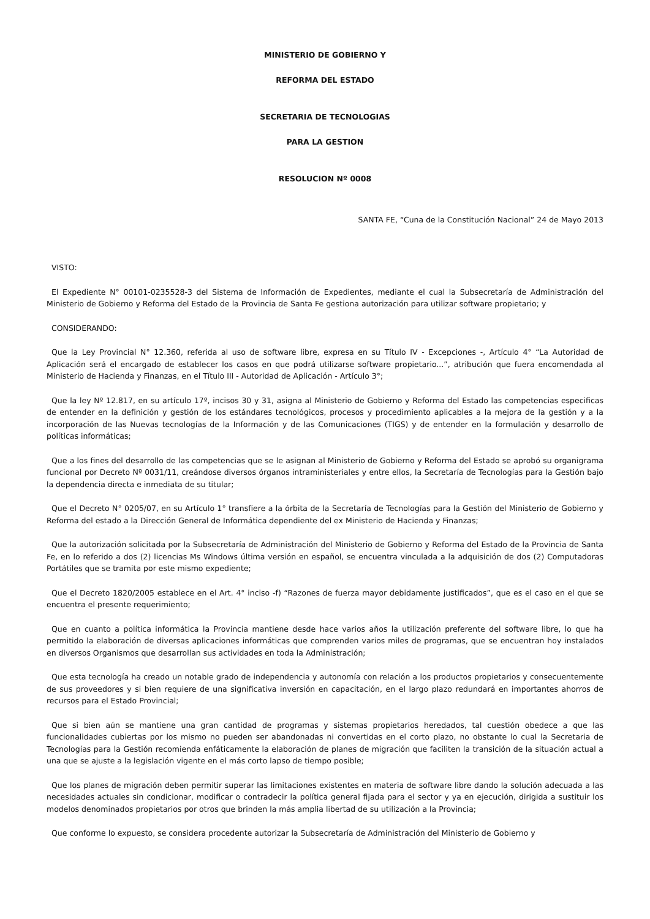MINISTERIO DE GOBIERNO Y
REFORMA DEL ESTADO
SECRETARIA DE TECNOLOGIAS
PARA LA GESTION
RESOLUCION Nº 0008
SANTA FE, “Cuna de la Constitución Nacional” 24 de Mayo 2013
VISTO:
El Expediente N° 00101-0235528-3 del Sistema de Información de Expedientes, mediante el cual la Subsecretaría de Administración del Ministerio de Gobierno y Reforma del Estado de la Provincia de Santa Fe gestiona autorización para utilizar software propietario; y
CONSIDERANDO:
Que la Ley Provincial N° 12.360, referida al uso de software libre, expresa en su Título IV - Excepciones -, Artículo 4° “La Autoridad de Aplicación será el encargado de establecer los casos en que podrá utilizarse software propietario...”, atribución que fuera encomendada al Ministerio de Hacienda y Finanzas, en el Título III - Autoridad de Aplicación - Artículo 3°;
Que la ley Nº 12.817, en su artículo 17º, incisos 30 y 31, asigna al Ministerio de Gobierno y Reforma del Estado las competencias especificas de entender en la definición y gestión de los estándares tecnológicos, procesos y procedimiento aplicables a la mejora de la gestión y a la incorporación de las Nuevas tecnologías de la Información y de las Comunicaciones (TIGS) y de entender en la formulación y desarrollo de políticas informáticas;
Que a los fines del desarrollo de las competencias que se le asignan al Ministerio de Gobierno y Reforma del Estado se aprobó su organigrama funcional por Decreto Nº 0031/11, creándose diversos órganos intraministeriales y entre ellos, la Secretaría de Tecnologías para la Gestión bajo la dependencia directa e inmediata de su titular;
Que el Decreto N° 0205/07, en su Artículo 1° transfiere a la órbita de la Secretaría de Tecnologías para la Gestión del Ministerio de Gobierno y Reforma del estado a la Dirección General de Informática dependiente del ex Ministerio de Hacienda y Finanzas;
Que la autorización solicitada por la Subsecretaría de Administración del Ministerio de Gobierno y Reforma del Estado de la Provincia de Santa Fe, en lo referido a dos (2) licencias Ms Windows última versión en español, se encuentra vinculada a la adquisición de dos (2) Computadoras Portátiles que se tramita por este mismo expediente;
Que el Decreto 1820/2005 establece en el Art. 4° inciso -f) “Razones de fuerza mayor debidamente justificados”, que es el caso en el que se encuentra el presente requerimiento;
Que en cuanto a política informática la Provincia mantiene desde hace varios años la utilización preferente del software libre, lo que ha permitido la elaboración de diversas aplicaciones informáticas que comprenden varios miles de programas, que se encuentran hoy instalados en diversos Organismos que desarrollan sus actividades en toda la Administración;
Que esta tecnología ha creado un notable grado de independencia y autonomía con relación a los productos propietarios y consecuentemente de sus proveedores y si bien requiere de una significativa inversión en capacitación, en el largo plazo redundará en importantes ahorros de recursos para el Estado Provincial;
Que si bien aún se mantiene una gran cantidad de programas y sistemas propietarios heredados, tal cuestión obedece a que las funcionalidades cubiertas por los mismo no pueden ser abandonadas ni convertidas en el corto plazo, no obstante lo cual la Secretaria de Tecnologías para la Gestión recomienda enfáticamente la elaboración de planes de migración que faciliten la transición de la situación actual a una que se ajuste a la legislación vigente en el más corto lapso de tiempo posible;
Que los planes de migración deben permitir superar las limitaciones existentes en materia de software libre dando la solución adecuada a las necesidades actuales sin condicionar, modificar o contradecir la política general fijada para el sector y ya en ejecución, dirigida a sustituir los modelos denominados propietarios por otros que brinden la más amplia libertad de su utilización a la Provincia;
Que conforme lo expuesto, se considera procedente autorizar la Subsecretaría de Administración del Ministerio de Gobierno y